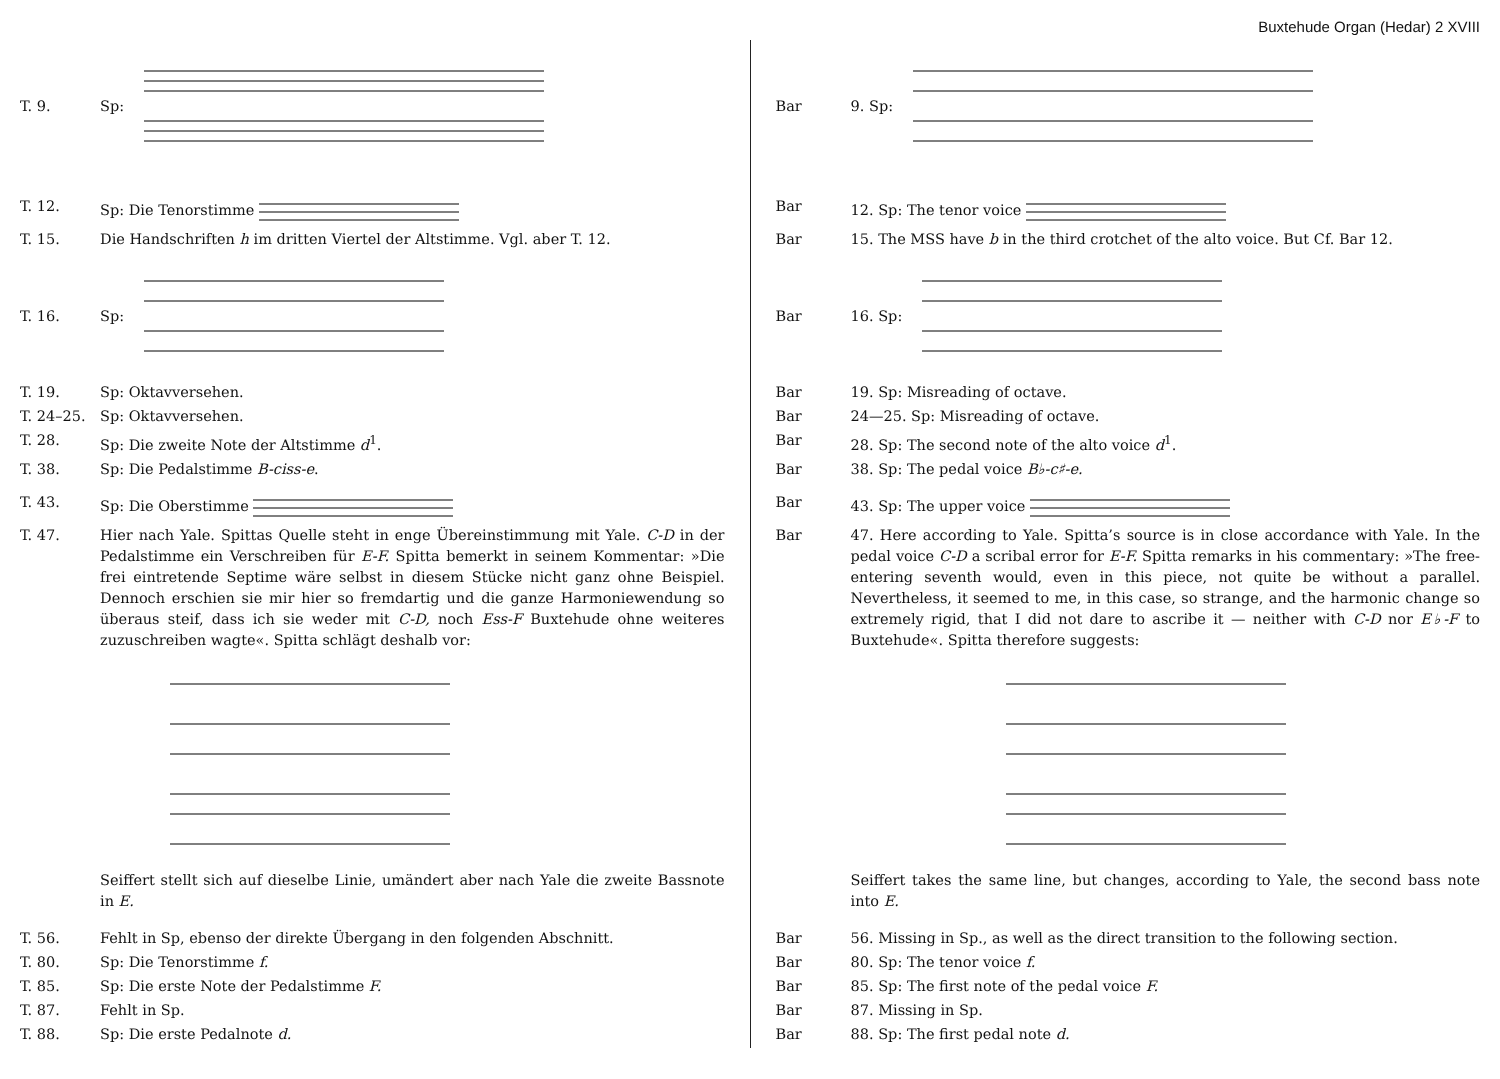Buxtehude Organ (Hedar) 2 XVIII
T. 9. Sp:
T. 12. Sp: Die Tenorstimme
T. 15. Die Handschriften h im dritten Viertel der Altstimme. Vgl. aber T. 12.
T. 16. Sp:
T. 19. Sp: Oktavversehen.
T. 24–25. Sp: Oktavversehen.
T. 28. Sp: Die zweite Note der Altstimme d<sup>1</sup>.
T. 38. Sp: Die Pedalstimme B-ciss-e.
T. 43. Sp: Die Oberstimme
T. 47. Hier nach Yale. Spittas Quelle steht in enge Übereinstimmung mit Yale. C-D in der Pedalstimme ein Verschreiben für E-F. Spitta bemerkt in seinem Kommentar: »Die frei eintretende Septime wäre selbst in diesem Stücke nicht ganz ohne Beispiel. Dennoch erschien sie mir hier so fremdartig und die ganze Harmoniewendung so überaus steif, dass ich sie weder mit C-D, noch Ess-F Buxtehude ohne weiteres zuzuschreiben wagte«. Spitta schlägt deshalb vor:
Seiffert stellt sich auf dieselbe Linie, umändert aber nach Yale die zweite Bassnote in E.
T. 56. Fehlt in Sp, ebenso der direkte Übergang in den folgenden Abschnitt.
T. 80. Sp: Die Tenorstimme f.
T. 85. Sp: Die erste Note der Pedalstimme F.
T. 87. Fehlt in Sp.
T. 88. Sp: Die erste Pedalnote d.
Bar 9. Sp:
Bar 12. Sp: The tenor voice
Bar 15. The MSS have b in the third crotchet of the alto voice. But Cf. Bar 12.
Bar 16. Sp:
Bar 19. Sp: Misreading of octave.
Bar 24—25. Sp: Misreading of octave.
Bar 28. Sp: The second note of the alto voice d<sup>1</sup>.
Bar 38. Sp: The pedal voice B♭-c♯-e.
Bar 43. Sp: The upper voice
Bar 47. Here according to Yale. Spitta’s source is in close accordance with Yale. In the pedal voice C-D a scribal error for E-F. Spitta remarks in his commentary: »The free-entering seventh would, even in this piece, not quite be without a parallel. Nevertheless, it seemed to me, in this case, so strange, and the harmonic change so extremely rigid, that I did not dare to ascribe it — neither with C-D nor E♭-F to Buxtehude«. Spitta therefore suggests:
Seiffert takes the same line, but changes, according to Yale, the second bass note into E.
Bar 56. Missing in Sp., as well as the direct transition to the following section.
Bar 80. Sp: The tenor voice f.
Bar 85. Sp: The first note of the pedal voice F.
Bar 87. Missing in Sp.
Bar 88. Sp: The first pedal note d.